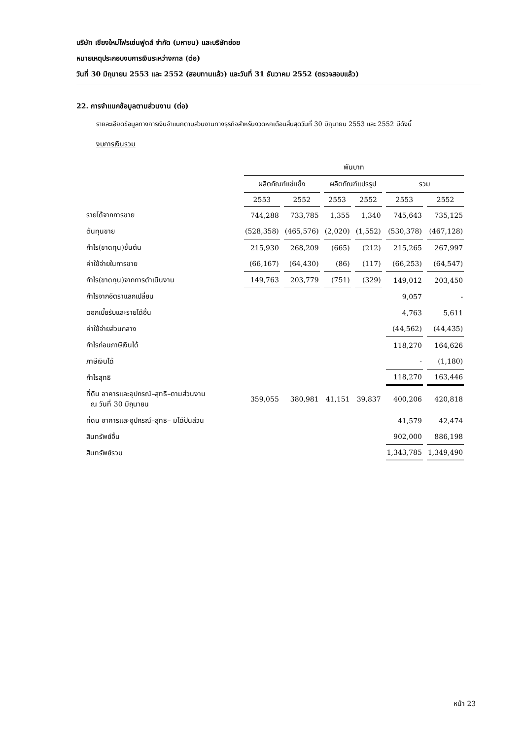บริษัท เชียงใหม่โฟรเซ่นฟูดส์ จำกัด (มหาชน) และบริษัทย่อย
หมายเหตุประกอบงบการเงินระหว่างกาล (ต่อ)
วันที่ 30 มิถุนายน 2553 และ 2552 (สอบทานแล้ว) และวันที่ 31 ธันวาคม 2552 (ตรวจสอบแล้ว)
22. การจำแนกข้อมูลตามส่วนงาน (ต่อ)
รายละเอียดข้อมูลทางการเงินจำแนกตามส่วนงานทางธุรกิจสำหรับงวดหกเดือนสิ้นสุดวันที่ 30 มิถุนายน 2553 และ 2552 มีดังนี้
งบการเงินรวม
| | พันบาท | | | | | |
| | ผลิตภัณฑ์แช่แข็ง | | ผลิตภัณฑ์แปรรูป | | รวม | |
| | 2553 | 2552 | 2553 | 2552 | 2553 | 2552 |
| รายได้จากการขาย | 744,288 | 733,785 | 1,355 | 1,340 | 745,643 | 735,125 |
| ต้นทุนขาย | (528,358) | (465,576) | (2,020) | (1,552) | (530,378) | (467,128) |
| กำไร(ขาดทุน)ขั้นต้น | 215,930 | 268,209 | (665) | (212) | 215,265 | 267,997 |
| ค่าใช้จ่ายในการขาย | (66,167) | (64,430) | (86) | (117) | (66,253) | (64,547) |
| กำไร(ขาดทุน)จากการดำเนินงาน | 149,763 | 203,779 | (751) | (329) | 149,012 | 203,450 |
| กำไรจากอัตราแลกเปลี่ยน | | | | | 9,057 | - |
| ดอกเบี้ยรับและรายได้อื่น | | | | | 4,763 | 5,611 |
| ค่าใช้จ่ายส่วนกลาง | | | | | (44,562) | (44,435) |
| กำไรก่อนภาษีเงินได้ | | | | | 118,270 | 164,626 |
| ภาษีเงินได้ | | | | | - | (1,180) |
| กำไรสุทธิ | | | | | 118,270 | 163,446 |
| ที่ดิน อาคารและอุปกรณ์–สุทธิ–ตามส่วนงาน ณ วันที่ 30 มิถุนายน | 359,055 | 380,981 | 41,151 | 39,837 | 400,206 | 420,818 |
| ที่ดิน อาคารและอุปกรณ์–สุทธิ– มิได้ปันส่วน | | | | | 41,579 | 42,474 |
| สินทรัพย์อื่น | | | | | 902,000 | 886,198 |
| สินทรัพย์รวม | | | | | 1,343,785 | 1,349,490 |
หน้า 23